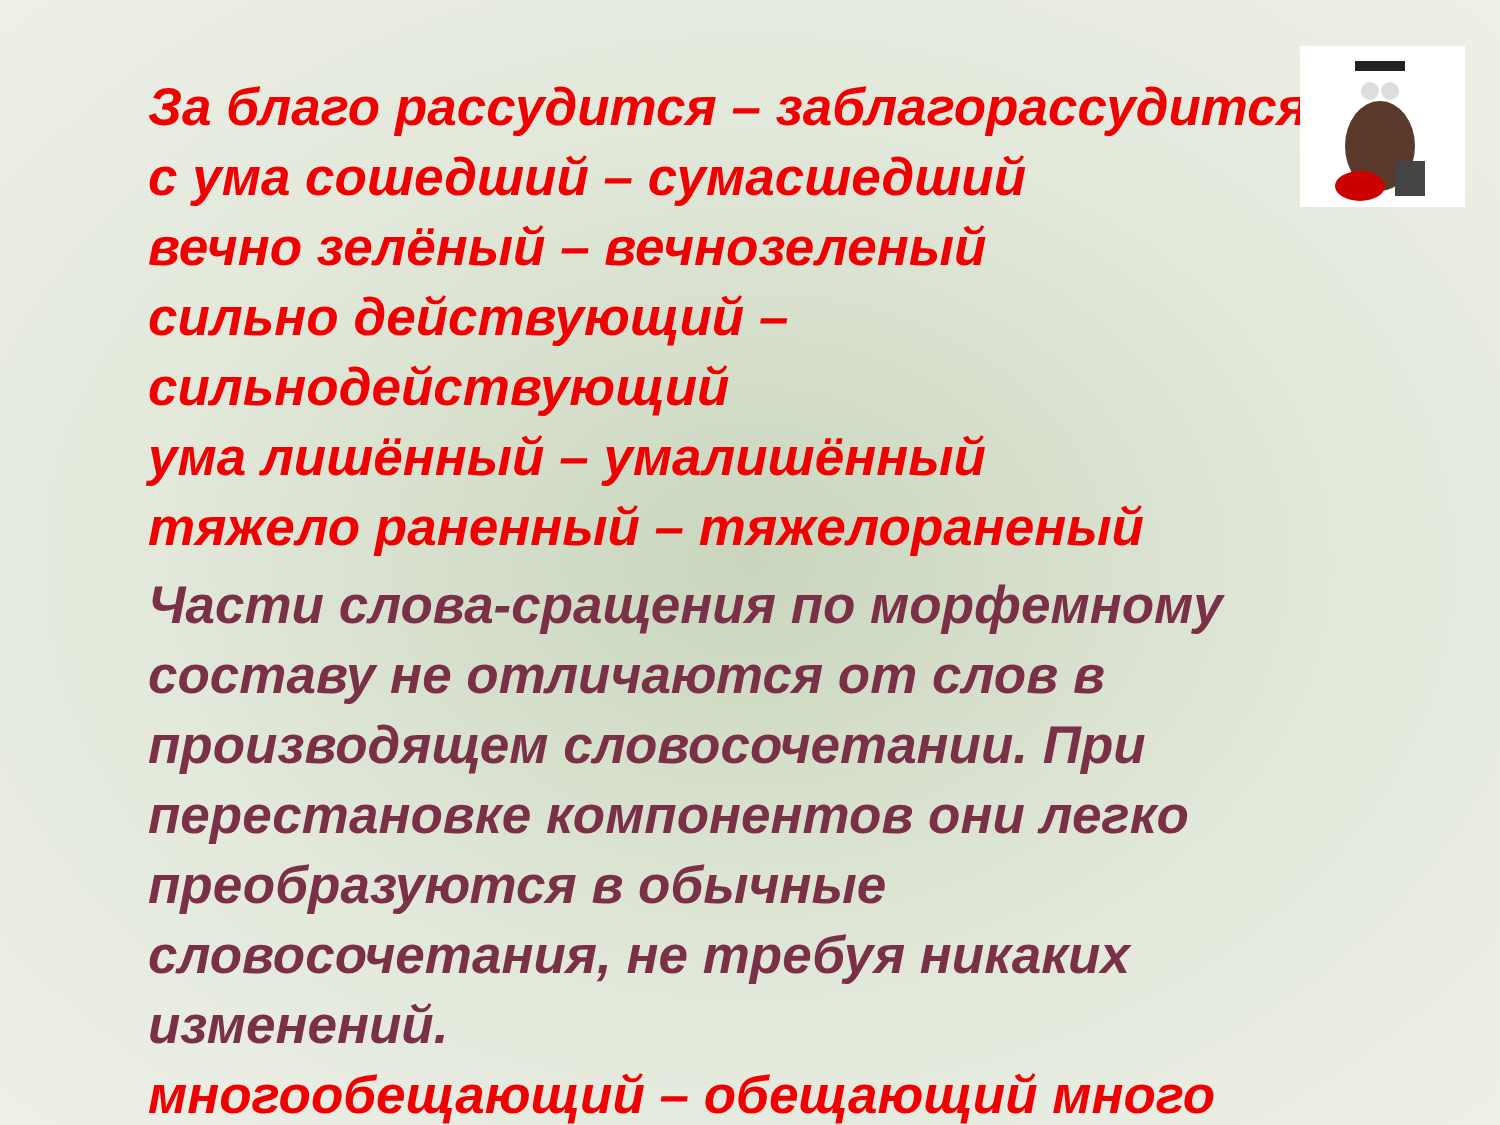За благо рассудится – заблагорассудится
с ума сошедший – сумасшедший
вечно зелёный – вечнозеленый
сильно действующий –
сильнодействующий
ума лишённый – умалишённый
тяжело раненный – тяжелораненый
Части слова-сращения по морфемному составу не отличаются от слов в производящем словосочетании. При перестановке компонентов они легко преобразуются в обычные словосочетания, не требуя никаких изменений.
многообещающий – обещающий много